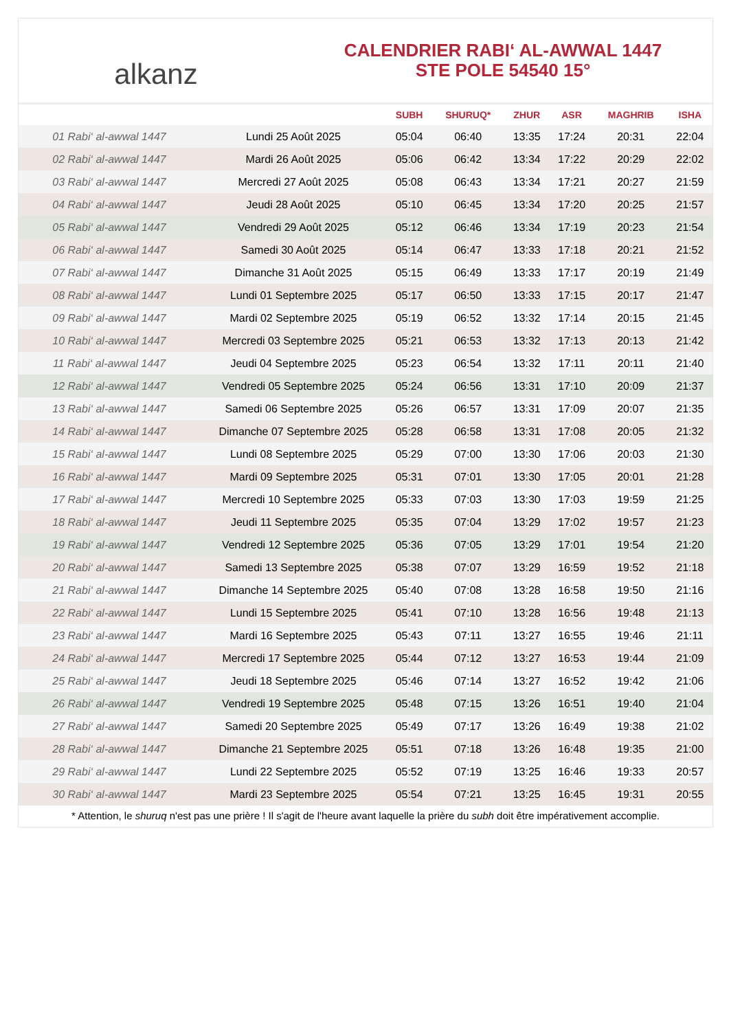alkanz
CALENDRIER RABI‘ AL-AWWAL 1447
STE POLE 54540 15°
| | | SUBH | SHURUQ* | ZHUR | ASR | MAGHRIB | ISHA |
| --- | --- | --- | --- | --- | --- | --- | --- |
| 01 Rabi‘ al-awwal 1447 | Lundi 25 Août 2025 | 05:04 | 06:40 | 13:35 | 17:24 | 20:31 | 22:04 |
| 02 Rabi‘ al-awwal 1447 | Mardi 26 Août 2025 | 05:06 | 06:42 | 13:34 | 17:22 | 20:29 | 22:02 |
| 03 Rabi‘ al-awwal 1447 | Mercredi 27 Août 2025 | 05:08 | 06:43 | 13:34 | 17:21 | 20:27 | 21:59 |
| 04 Rabi‘ al-awwal 1447 | Jeudi 28 Août 2025 | 05:10 | 06:45 | 13:34 | 17:20 | 20:25 | 21:57 |
| 05 Rabi‘ al-awwal 1447 | Vendredi 29 Août 2025 | 05:12 | 06:46 | 13:34 | 17:19 | 20:23 | 21:54 |
| 06 Rabi‘ al-awwal 1447 | Samedi 30 Août 2025 | 05:14 | 06:47 | 13:33 | 17:18 | 20:21 | 21:52 |
| 07 Rabi‘ al-awwal 1447 | Dimanche 31 Août 2025 | 05:15 | 06:49 | 13:33 | 17:17 | 20:19 | 21:49 |
| 08 Rabi‘ al-awwal 1447 | Lundi 01 Septembre 2025 | 05:17 | 06:50 | 13:33 | 17:15 | 20:17 | 21:47 |
| 09 Rabi‘ al-awwal 1447 | Mardi 02 Septembre 2025 | 05:19 | 06:52 | 13:32 | 17:14 | 20:15 | 21:45 |
| 10 Rabi‘ al-awwal 1447 | Mercredi 03 Septembre 2025 | 05:21 | 06:53 | 13:32 | 17:13 | 20:13 | 21:42 |
| 11 Rabi‘ al-awwal 1447 | Jeudi 04 Septembre 2025 | 05:23 | 06:54 | 13:32 | 17:11 | 20:11 | 21:40 |
| 12 Rabi‘ al-awwal 1447 | Vendredi 05 Septembre 2025 | 05:24 | 06:56 | 13:31 | 17:10 | 20:09 | 21:37 |
| 13 Rabi‘ al-awwal 1447 | Samedi 06 Septembre 2025 | 05:26 | 06:57 | 13:31 | 17:09 | 20:07 | 21:35 |
| 14 Rabi‘ al-awwal 1447 | Dimanche 07 Septembre 2025 | 05:28 | 06:58 | 13:31 | 17:08 | 20:05 | 21:32 |
| 15 Rabi‘ al-awwal 1447 | Lundi 08 Septembre 2025 | 05:29 | 07:00 | 13:30 | 17:06 | 20:03 | 21:30 |
| 16 Rabi‘ al-awwal 1447 | Mardi 09 Septembre 2025 | 05:31 | 07:01 | 13:30 | 17:05 | 20:01 | 21:28 |
| 17 Rabi‘ al-awwal 1447 | Mercredi 10 Septembre 2025 | 05:33 | 07:03 | 13:30 | 17:03 | 19:59 | 21:25 |
| 18 Rabi‘ al-awwal 1447 | Jeudi 11 Septembre 2025 | 05:35 | 07:04 | 13:29 | 17:02 | 19:57 | 21:23 |
| 19 Rabi‘ al-awwal 1447 | Vendredi 12 Septembre 2025 | 05:36 | 07:05 | 13:29 | 17:01 | 19:54 | 21:20 |
| 20 Rabi‘ al-awwal 1447 | Samedi 13 Septembre 2025 | 05:38 | 07:07 | 13:29 | 16:59 | 19:52 | 21:18 |
| 21 Rabi‘ al-awwal 1447 | Dimanche 14 Septembre 2025 | 05:40 | 07:08 | 13:28 | 16:58 | 19:50 | 21:16 |
| 22 Rabi‘ al-awwal 1447 | Lundi 15 Septembre 2025 | 05:41 | 07:10 | 13:28 | 16:56 | 19:48 | 21:13 |
| 23 Rabi‘ al-awwal 1447 | Mardi 16 Septembre 2025 | 05:43 | 07:11 | 13:27 | 16:55 | 19:46 | 21:11 |
| 24 Rabi‘ al-awwal 1447 | Mercredi 17 Septembre 2025 | 05:44 | 07:12 | 13:27 | 16:53 | 19:44 | 21:09 |
| 25 Rabi‘ al-awwal 1447 | Jeudi 18 Septembre 2025 | 05:46 | 07:14 | 13:27 | 16:52 | 19:42 | 21:06 |
| 26 Rabi‘ al-awwal 1447 | Vendredi 19 Septembre 2025 | 05:48 | 07:15 | 13:26 | 16:51 | 19:40 | 21:04 |
| 27 Rabi‘ al-awwal 1447 | Samedi 20 Septembre 2025 | 05:49 | 07:17 | 13:26 | 16:49 | 19:38 | 21:02 |
| 28 Rabi‘ al-awwal 1447 | Dimanche 21 Septembre 2025 | 05:51 | 07:18 | 13:26 | 16:48 | 19:35 | 21:00 |
| 29 Rabi‘ al-awwal 1447 | Lundi 22 Septembre 2025 | 05:52 | 07:19 | 13:25 | 16:46 | 19:33 | 20:57 |
| 30 Rabi‘ al-awwal 1447 | Mardi 23 Septembre 2025 | 05:54 | 07:21 | 13:25 | 16:45 | 19:31 | 20:55 |
* Attention, le shuruq n'est pas une prière ! Il s'agit de l'heure avant laquelle la prière du subh doit être impérativement accomplie.